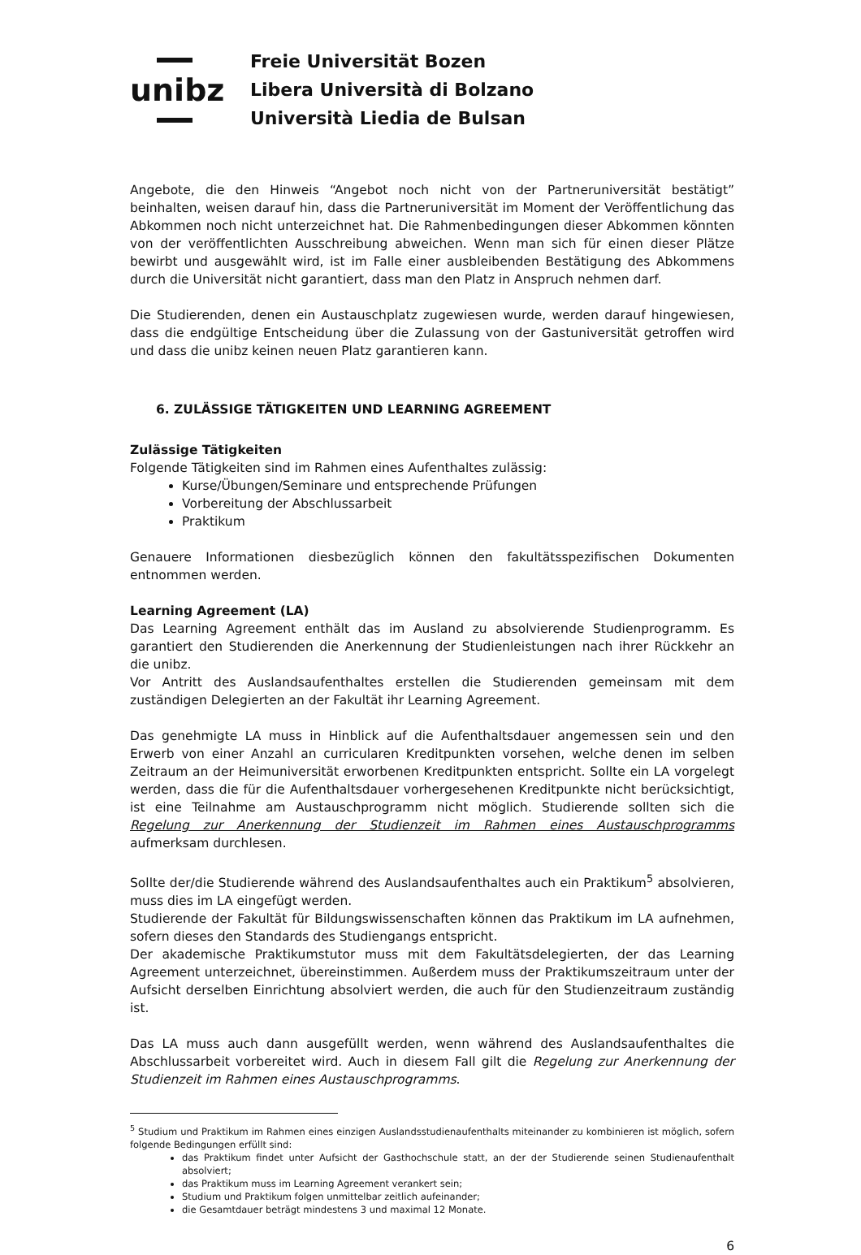unibz
Freie Universität Bozen
Libera Università di Bolzano
Università Liedia de Bulsan
Angebote, die den Hinweis “Angebot noch nicht von der Partneruniversität bestätigt” beinhalten, weisen darauf hin, dass die Partneruniversität im Moment der Veröffentlichung das Abkommen noch nicht unterzeichnet hat. Die Rahmenbedingungen dieser Abkommen könnten von der veröffentlichten Ausschreibung abweichen. Wenn man sich für einen dieser Plätze bewirbt und ausgewählt wird, ist im Falle einer ausbleibenden Bestätigung des Abkommens durch die Universität nicht garantiert, dass man den Platz in Anspruch nehmen darf.
Die Studierenden, denen ein Austauschplatz zugewiesen wurde, werden darauf hingewiesen, dass die endgültige Entscheidung über die Zulassung von der Gastuniversität getroffen wird und dass die unibz keinen neuen Platz garantieren kann.
6. ZULÄSSIGE TÄTIGKEITEN UND LEARNING AGREEMENT
Zulässige Tätigkeiten
Folgende Tätigkeiten sind im Rahmen eines Aufenthaltes zulässig:
Kurse/Übungen/Seminare und entsprechende Prüfungen
Vorbereitung der Abschlussarbeit
Praktikum
Genauere Informationen diesbezüglich können den fakultätsspezifischen Dokumenten entnommen werden.
Learning Agreement (LA)
Das Learning Agreement enthält das im Ausland zu absolvierende Studienprogramm. Es garantiert den Studierenden die Anerkennung der Studienleistungen nach ihrer Rückkehr an die unibz.
Vor Antritt des Auslandsaufenthaltes erstellen die Studierenden gemeinsam mit dem zuständigen Delegierten an der Fakultät ihr Learning Agreement.
Das genehmigte LA muss in Hinblick auf die Aufenthaltsdauer angemessen sein und den Erwerb von einer Anzahl an curricularen Kreditpunkten vorsehen, welche denen im selben Zeitraum an der Heimuniversität erworbenen Kreditpunkten entspricht. Sollte ein LA vorgelegt werden, dass die für die Aufenthaltsdauer vorhergesehenen Kreditpunkte nicht berücksichtigt, ist eine Teilnahme am Austauschprogramm nicht möglich. Studierende sollten sich die Regelung zur Anerkennung der Studienzeit im Rahmen eines Austauschprogramms aufmerksam durchlesen.
Sollte der/die Studierende während des Auslandsaufenthaltes auch ein Praktikum<sup>5</sup> absolvieren, muss dies im LA eingefügt werden.
Studierende der Fakultät für Bildungswissenschaften können das Praktikum im LA aufnehmen, sofern dieses den Standards des Studiengangs entspricht.
Der akademische Praktikumstutor muss mit dem Fakultätsdelegierten, der das Learning Agreement unterzeichnet, übereinstimmen. Außerdem muss der Praktikumszeitraum unter der Aufsicht derselben Einrichtung absolviert werden, die auch für den Studienzeitraum zuständig ist.
Das LA muss auch dann ausgefüllt werden, wenn während des Auslandsaufenthaltes die Abschlussarbeit vorbereitet wird. Auch in diesem Fall gilt die Regelung zur Anerkennung der Studienzeit im Rahmen eines Austauschprogramms.
<sup>5</sup> Studium und Praktikum im Rahmen eines einzigen Auslandsstudienaufenthalts miteinander zu kombinieren ist möglich, sofern folgende Bedingungen erfüllt sind:
das Praktikum findet unter Aufsicht der Gasthochschule statt, an der der Studierende seinen Studienaufenthalt absolviert;
das Praktikum muss im Learning Agreement verankert sein;
Studium und Praktikum folgen unmittelbar zeitlich aufeinander;
die Gesamtdauer beträgt mindestens 3 und maximal 12 Monate.
6